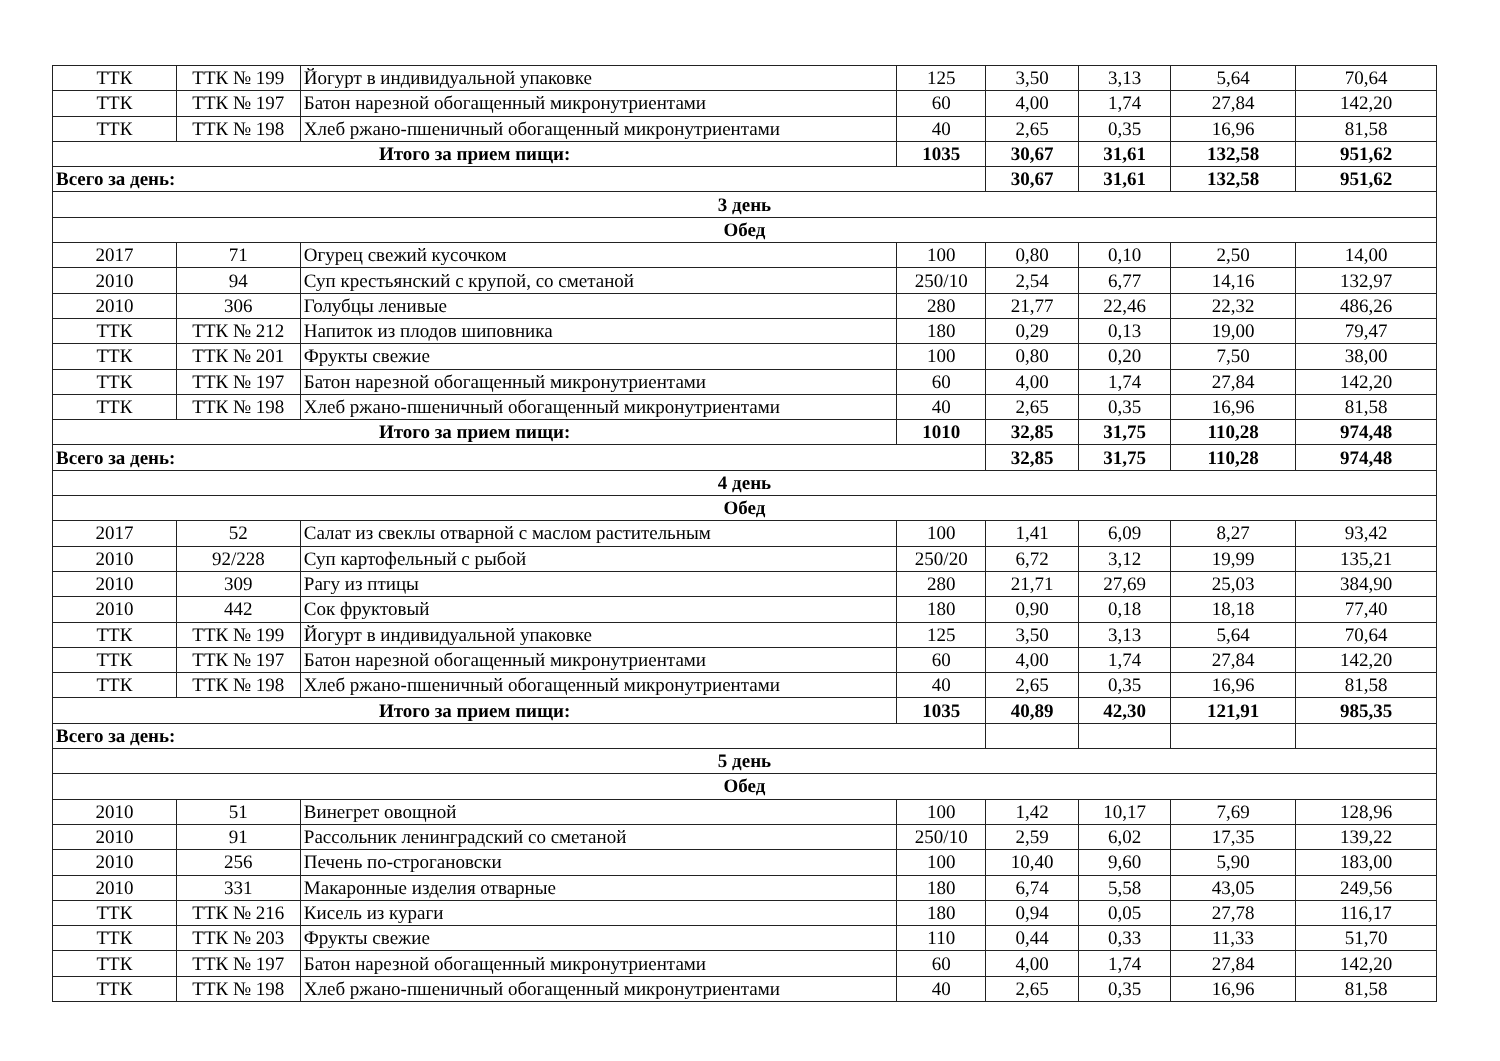| ТТК | ТТК № 199 | Йогурт в индивидуальной упаковке | 125 | 3,50 | 3,13 | 5,64 | 70,64 |
| ТТК | ТТК № 197 | Батон нарезной обогащенный микронутриентами | 60 | 4,00 | 1,74 | 27,84 | 142,20 |
| ТТК | ТТК № 198 | Хлеб ржано-пшеничный обогащенный микронутриентами | 40 | 2,65 | 0,35 | 16,96 | 81,58 |
| Итого за прием пищи: | | | 1035 | 30,67 | 31,61 | 132,58 | 951,62 |
| Всего за день: | | | | 30,67 | 31,61 | 132,58 | 951,62 |
| 3 день | | | | | | | |
| Обед | | | | | | | |
| 2017 | 71 | Огурец свежий кусочком | 100 | 0,80 | 0,10 | 2,50 | 14,00 |
| 2010 | 94 | Суп крестьянский с крупой, со сметаной | 250/10 | 2,54 | 6,77 | 14,16 | 132,97 |
| 2010 | 306 | Голубцы ленивые | 280 | 21,77 | 22,46 | 22,32 | 486,26 |
| ТТК | ТТК № 212 | Напиток из плодов шиповника | 180 | 0,29 | 0,13 | 19,00 | 79,47 |
| ТТК | ТТК № 201 | Фрукты свежие | 100 | 0,80 | 0,20 | 7,50 | 38,00 |
| ТТК | ТТК № 197 | Батон нарезной обогащенный микронутриентами | 60 | 4,00 | 1,74 | 27,84 | 142,20 |
| ТТК | ТТК № 198 | Хлеб ржано-пшеничный обогащенный микронутриентами | 40 | 2,65 | 0,35 | 16,96 | 81,58 |
| Итого за прием пищи: | | | 1010 | 32,85 | 31,75 | 110,28 | 974,48 |
| Всего за день: | | | | 32,85 | 31,75 | 110,28 | 974,48 |
| 4 день | | | | | | | |
| Обед | | | | | | | |
| 2017 | 52 | Салат из свеклы отварной с маслом растительным | 100 | 1,41 | 6,09 | 8,27 | 93,42 |
| 2010 | 92/228 | Суп картофельный с рыбой | 250/20 | 6,72 | 3,12 | 19,99 | 135,21 |
| 2010 | 309 | Рагу из птицы | 280 | 21,71 | 27,69 | 25,03 | 384,90 |
| 2010 | 442 | Сок фруктовый | 180 | 0,90 | 0,18 | 18,18 | 77,40 |
| ТТК | ТТК № 199 | Йогурт в индивидуальной упаковке | 125 | 3,50 | 3,13 | 5,64 | 70,64 |
| ТТК | ТТК № 197 | Батон нарезной обогащенный микронутриентами | 60 | 4,00 | 1,74 | 27,84 | 142,20 |
| ТТК | ТТК № 198 | Хлеб ржано-пшеничный обогащенный микронутриентами | 40 | 2,65 | 0,35 | 16,96 | 81,58 |
| Итого за прием пищи: | | | 1035 | 40,89 | 42,30 | 121,91 | 985,35 |
| Всего за день: | | | | | | | |
| 5 день | | | | | | | |
| Обед | | | | | | | |
| 2010 | 51 | Винегрет овощной | 100 | 1,42 | 10,17 | 7,69 | 128,96 |
| 2010 | 91 | Рассольник ленинградский со сметаной | 250/10 | 2,59 | 6,02 | 17,35 | 139,22 |
| 2010 | 256 | Печень по-строгановски | 100 | 10,40 | 9,60 | 5,90 | 183,00 |
| 2010 | 331 | Макаронные изделия отварные | 180 | 6,74 | 5,58 | 43,05 | 249,56 |
| ТТК | ТТК № 216 | Кисель из кураги | 180 | 0,94 | 0,05 | 27,78 | 116,17 |
| ТТК | ТТК № 203 | Фрукты свежие | 110 | 0,44 | 0,33 | 11,33 | 51,70 |
| ТТК | ТТК № 197 | Батон нарезной обогащенный микронутриентами | 60 | 4,00 | 1,74 | 27,84 | 142,20 |
| ТТК | ТТК № 198 | Хлеб ржано-пшеничный обогащенный микронутриентами | 40 | 2,65 | 0,35 | 16,96 | 81,58 |